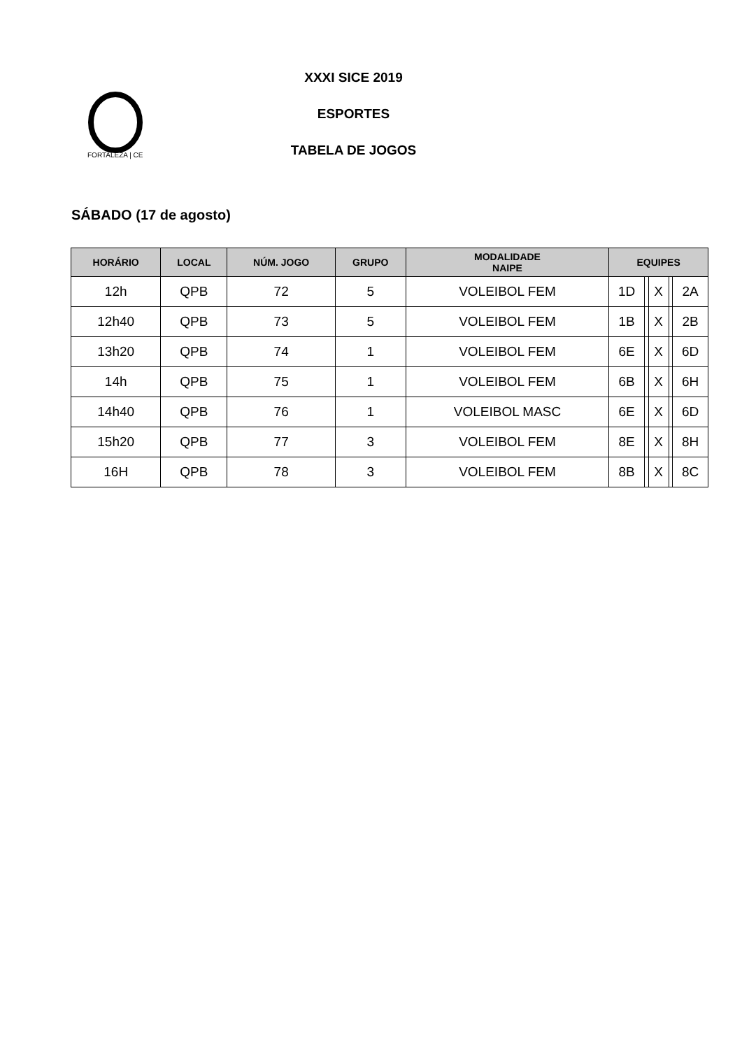FORTALEZA | CE
XXXI SICE 2019
ESPORTES
TABELA DE JOGOS
SÁBADO (17 de agosto)
| HORÁRIO | LOCAL | NÚM. JOGO | GRUPO | MODALIDADE NAIPE | EQUIPES | | | | |
| --- | --- | --- | --- | --- | --- | --- | --- | --- | --- |
| 12h | QPB | 72 | 5 | VOLEIBOL FEM | 1D | | X | | 2A |
| 12h40 | QPB | 73 | 5 | VOLEIBOL FEM | 1B | | X | | 2B |
| 13h20 | QPB | 74 | 1 | VOLEIBOL FEM | 6E | | X | | 6D |
| 14h | QPB | 75 | 1 | VOLEIBOL FEM | 6B | | X | | 6H |
| 14h40 | QPB | 76 | 1 | VOLEIBOL MASC | 6E | | X | | 6D |
| 15h20 | QPB | 77 | 3 | VOLEIBOL FEM | 8E | | X | | 8H |
| 16H | QPB | 78 | 3 | VOLEIBOL FEM | 8B | | X | | 8C |